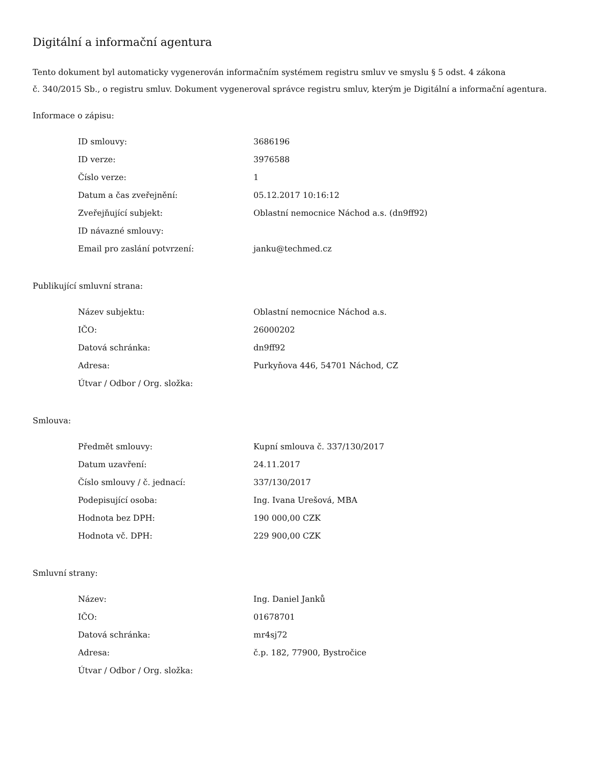Digitální a informační agentura
Tento dokument byl automaticky vygenerován informačním systémem registru smluv ve smyslu § 5 odst. 4 zákona
č. 340/2015 Sb., o registru smluv. Dokument vygeneroval správce registru smluv, kterým je Digitální a informační agentura.
Informace o zápisu:
| ID smlouvy: | 3686196 |
| ID verze: | 3976588 |
| Číslo verze: | 1 |
| Datum a čas zveřejnění: | 05.12.2017 10:16:12 |
| Zveřejňující subjekt: | Oblastní nemocnice Náchod a.s. (dn9ff92) |
| ID návazné smlouvy: | |
| Email pro zaslání potvrzení: | janku@techmed.cz |
Publikující smluvní strana:
| Název subjektu: | Oblastní nemocnice Náchod a.s. |
| IČO: | 26000202 |
| Datová schránka: | dn9ff92 |
| Adresa: | Purkyňova 446, 54701 Náchod, CZ |
| Útvar / Odbor / Org. složka: | |
Smlouva:
| Předmět smlouvy: | Kupní smlouva č. 337/130/2017 |
| Datum uzavření: | 24.11.2017 |
| Číslo smlouvy / č. jednací: | 337/130/2017 |
| Podepisující osoba: | Ing. Ivana Urešová, MBA |
| Hodnota bez DPH: | 190 000,00 CZK |
| Hodnota vč. DPH: | 229 900,00 CZK |
Smluvní strany:
| Název: | Ing. Daniel Janků |
| IČO: | 01678701 |
| Datová schránka: | mr4sj72 |
| Adresa: | č.p. 182, 77900, Bystročice |
| Útvar / Odbor / Org. složka: | |